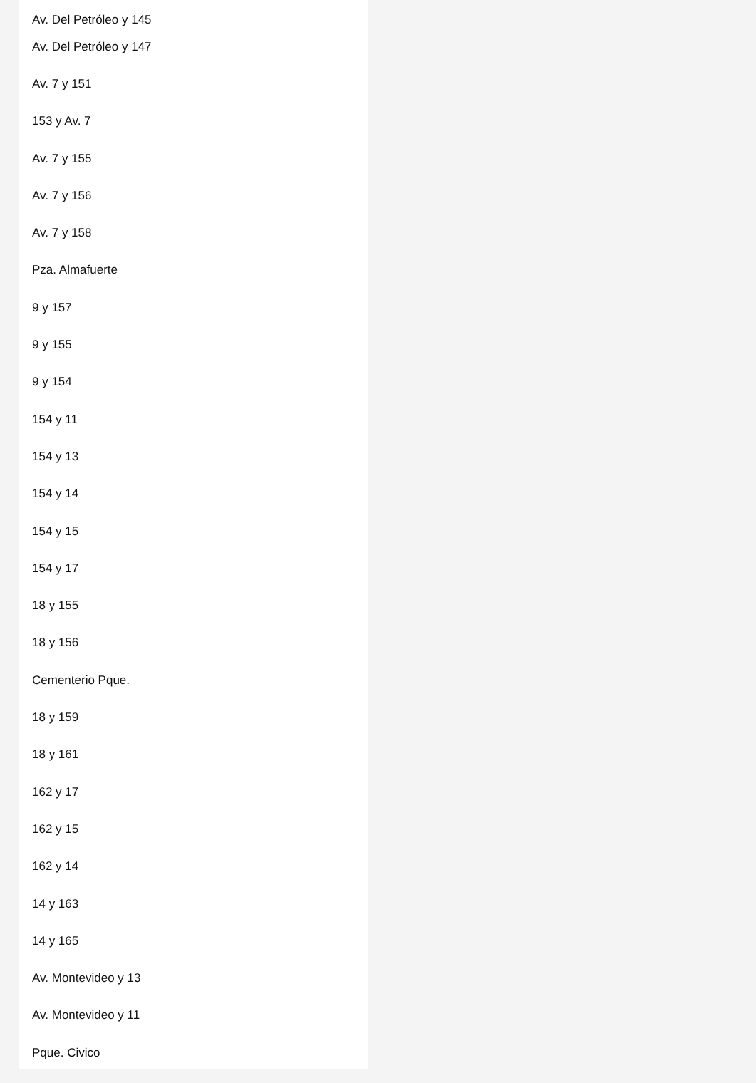Av. Del Petróleo y 145
Av. Del Petróleo y 147
Av. 7 y 151
153 y Av. 7
Av. 7 y 155
Av. 7 y 156
Av. 7 y 158
Pza. Almafuerte
9 y 157
9 y 155
9 y 154
154 y 11
154 y 13
154 y 14
154 y 15
154 y 17
18 y 155
18 y 156
Cementerio Pque.
18 y 159
18 y 161
162 y 17
162 y 15
162 y 14
14 y 163
14 y 165
Av. Montevideo y 13
Av. Montevideo y 11
Pque. Civico